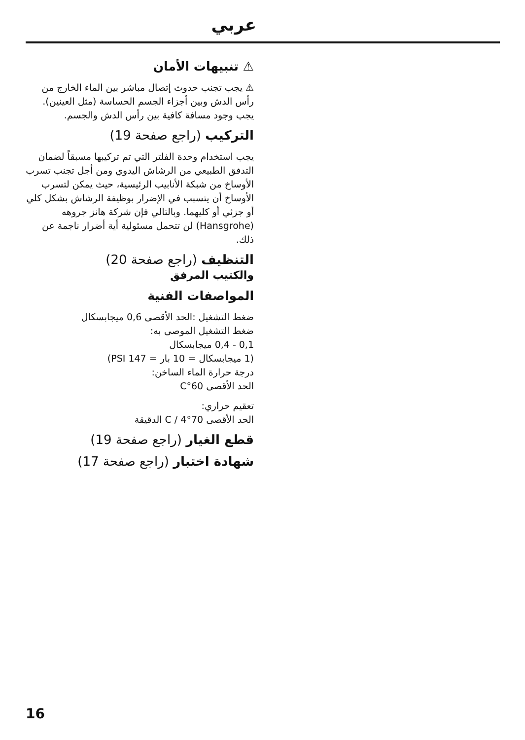عربي
⚠ تنبيهات الأمان
⚠ يجب تجنب حدوث إتصال مباشر بين الماء الخارج من رأس الدش وبين أجزاء الجسم الحساسة (مثل العينين). يجب وجود مسافة كافية بين رأس الدش والجسم.
التركيب (راجع صفحة 19)
يجب استخدام وحدة الفلتر التي تم تركيبها مسبقاً لضمان التدفق الطبيعي من الرشاش اليدوي ومن أجل تجنب تسرب الأوساخ من شبكة الأنابيب الرئيسية، حيث يمكن لتسرب الأوساخ أن يتسبب في الإضرار بوظيفة الرشاش بشكل كلي أو جزئي أو كليهما. وبالتالي فإن شركة هانز جروهه (Hansgrohe) لن تتحمل مسئولية أية أضرار ناجمة عن ذلك.
التنظيف (راجع صفحة 20)
والكتيب المرفق
المواصفات الفنية
ضغط التشغيل :الحد الأقصى 0,6 ميجابسكال
ضغط التشغيل الموصى به:
0,1 - 0,4 ميجابسكال
(1 ميجابسكال = 10 بار = 147 PSI)
درجة حرارة الماء الساخن:
الحد الأقصى 60°C
تعقيم حراري:
الحد الأقصى 70°C / 4 الدقيقة
قطع الغيار (راجع صفحة 19)
شهادة اختبار (راجع صفحة 17)
16